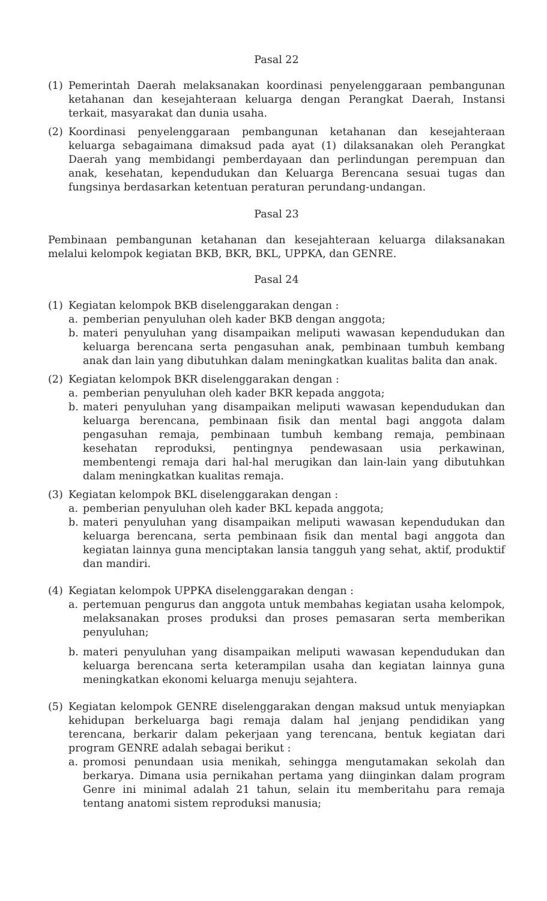Pasal 22
(1) Pemerintah Daerah melaksanakan koordinasi penyelenggaraan pembangunan ketahanan dan kesejahteraan keluarga dengan Perangkat Daerah, Instansi terkait, masyarakat dan dunia usaha.
(2) Koordinasi penyelenggaraan pembangunan ketahanan dan kesejahteraan keluarga sebagaimana dimaksud pada ayat (1) dilaksanakan oleh Perangkat Daerah yang membidangi pemberdayaan dan perlindungan perempuan dan anak, kesehatan, kependudukan dan Keluarga Berencana sesuai tugas dan fungsinya berdasarkan ketentuan peraturan perundang-undangan.
Pasal 23
Pembinaan pembangunan ketahanan dan kesejahteraan keluarga dilaksanakan melalui kelompok kegiatan BKB, BKR, BKL, UPPKA, dan GENRE.
Pasal 24
(1) Kegiatan kelompok BKB diselenggarakan dengan :
a. pemberian penyuluhan oleh kader BKB dengan anggota;
b. materi penyuluhan yang disampaikan meliputi wawasan kependudukan dan keluarga berencana serta pengasuhan anak, pembinaan tumbuh kembang anak dan lain yang dibutuhkan dalam meningkatkan kualitas balita dan anak.
(2) Kegiatan kelompok BKR diselenggarakan dengan :
a. pemberian penyuluhan oleh kader BKR kepada anggota;
b. materi penyuluhan yang disampaikan meliputi wawasan kependudukan dan keluarga berencana, pembinaan fisik dan mental bagi anggota dalam pengasuhan remaja, pembinaan tumbuh kembang remaja, pembinaan kesehatan reproduksi, pentingnya pendewasaan usia perkawinan, membentengi remaja dari hal-hal merugikan dan lain-lain yang dibutuhkan dalam meningkatkan kualitas remaja.
(3) Kegiatan kelompok BKL diselenggarakan dengan :
a. pemberian penyuluhan oleh kader BKL kepada anggota;
b. materi penyuluhan yang disampaikan meliputi wawasan kependudukan dan keluarga berencana, serta pembinaan fisik dan mental bagi anggota dan kegiatan lainnya guna menciptakan lansia tangguh yang sehat, aktif, produktif dan mandiri.
(4) Kegiatan kelompok UPPKA diselenggarakan dengan :
a. pertemuan pengurus dan anggota untuk membahas kegiatan usaha kelompok, melaksanakan proses produksi dan proses pemasaran serta memberikan penyuluhan;
b. materi penyuluhan yang disampaikan meliputi wawasan kependudukan dan keluarga berencana serta keterampilan usaha dan kegiatan lainnya guna meningkatkan ekonomi keluarga menuju sejahtera.
(5) Kegiatan kelompok GENRE diselenggarakan dengan maksud untuk menyiapkan kehidupan berkeluarga bagi remaja dalam hal jenjang pendidikan yang terencana, berkarir dalam pekerjaan yang terencana, bentuk kegiatan dari program GENRE adalah sebagai berikut :
a. promosi penundaan usia menikah, sehingga mengutamakan sekolah dan berkarya. Dimana usia pernikahan pertama yang diinginkan dalam program Genre ini minimal adalah 21 tahun, selain itu memberitahu para remaja tentang anatomi sistem reproduksi manusia;